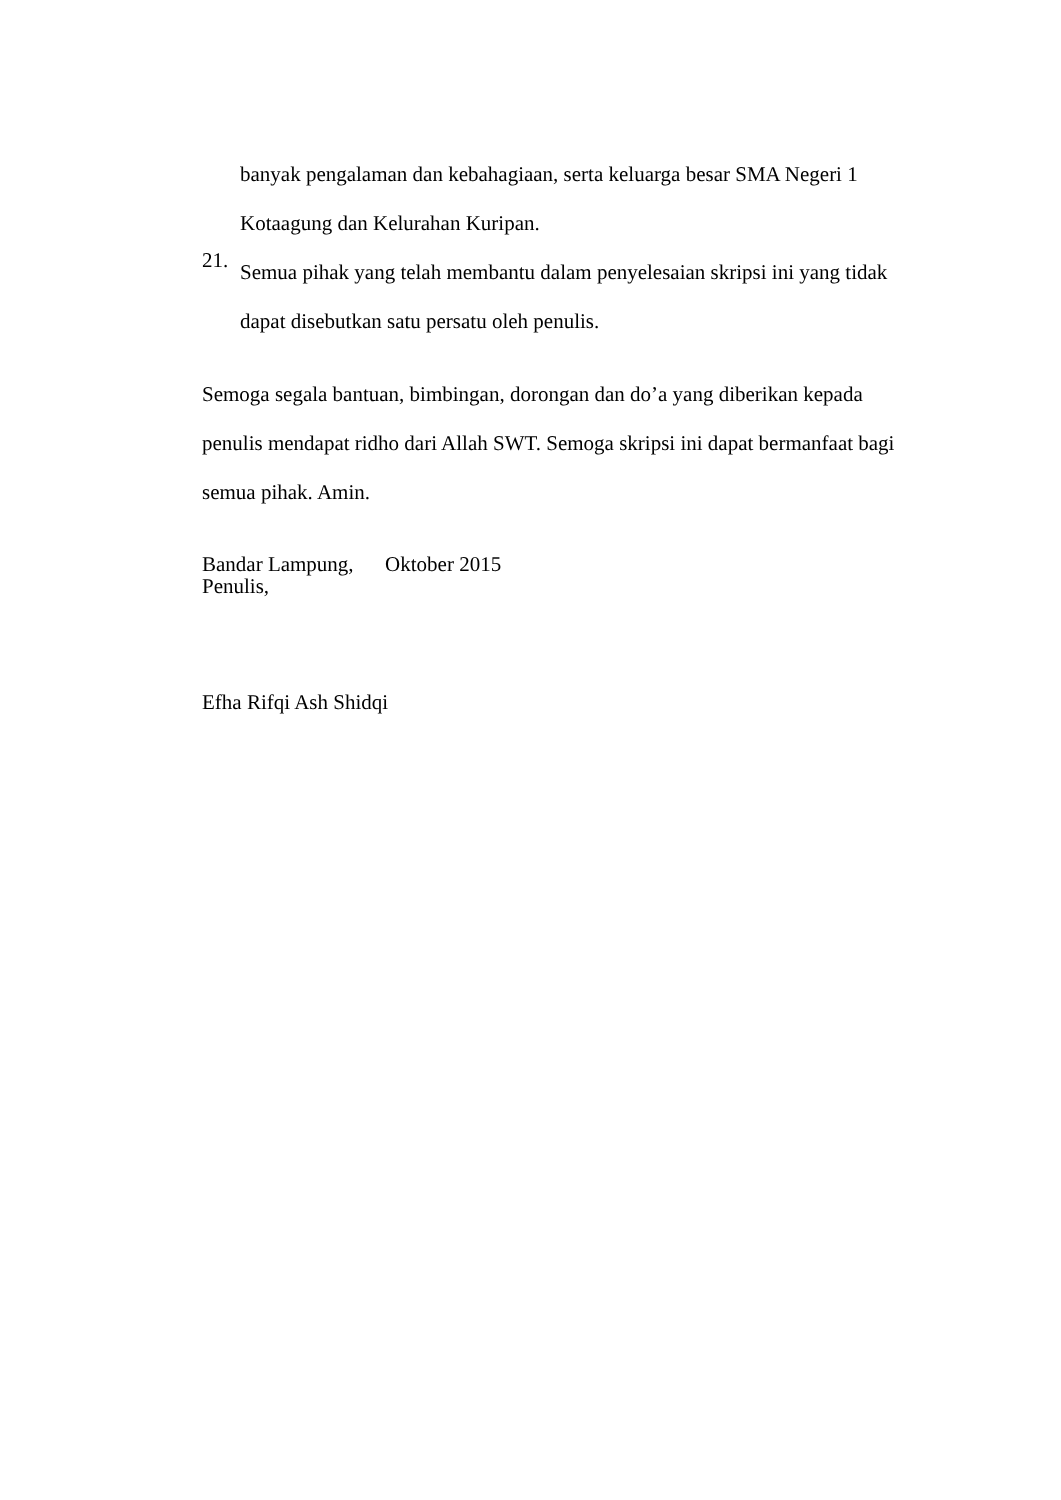banyak pengalaman dan kebahagiaan, serta keluarga besar SMA Negeri 1
Kotaagung dan Kelurahan Kuripan.
21.
Semua pihak yang telah membantu dalam penyelesaian skripsi ini yang tidak
dapat disebutkan satu persatu oleh penulis.
Semoga segala bantuan, bimbingan, dorongan dan do’a yang diberikan kepada penulis mendapat ridho dari Allah SWT. Semoga skripsi ini dapat bermanfaat bagi semua pihak. Amin.
Bandar Lampung, Oktober 2015
Penulis,
Efha Rifqi Ash Shidqi